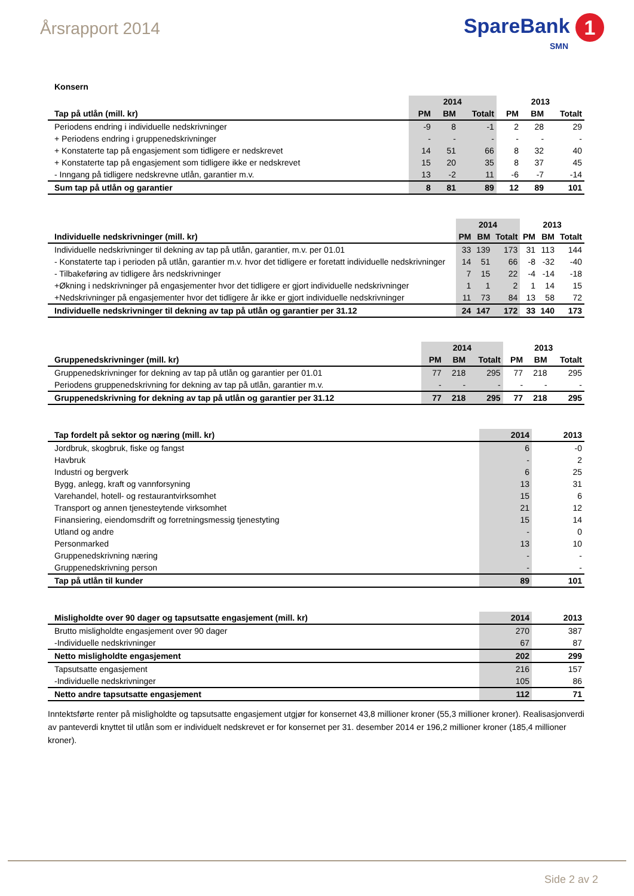Årsrapport 2014
SpareBank 1
SMN
Konsern
| | 2014 | | | 2013 | | |
| --- | --- | --- | --- | --- | --- | --- |
| Tap på utlån (mill. kr) | PM | BM | Totalt | PM | BM | Totalt |
| Periodens endring i individuelle nedskrivninger | -9 | 8 | -1 | 2 | 28 | 29 |
| + Periodens endring i gruppenedskrivninger | - | - | - | - | - | - |
| + Konstaterte tap på engasjement som tidligere er nedskrevet | 14 | 51 | 66 | 8 | 32 | 40 |
| + Konstaterte tap på engasjement som tidligere ikke er nedskrevet | 15 | 20 | 35 | 8 | 37 | 45 |
| - Inngang på tidligere nedskrevne utlån, garantier m.v. | 13 | -2 | 11 | -6 | -7 | -14 |
| Sum tap på utlån og garantier | 8 | 81 | 89 | 12 | 89 | 101 |
| | 2014 | | | 2013 | | |
| --- | --- | --- | --- | --- | --- | --- |
| Individuelle nedskrivninger (mill. kr) | PM | BM | Totalt | PM | BM | Totalt |
| Individuelle nedskrivninger til dekning av tap på utlån, garantier, m.v. per 01.01 | 33 | 139 | 173 | 31 | 113 | 144 |
| - Konstaterte tap i perioden på utlån, garantier m.v. hvor det tidligere er foretatt individuelle nedskrivninger | 14 | 51 | 66 | -8 | -32 | -40 |
| - Tilbakeføring av tidligere års nedskrivninger | 7 | 15 | 22 | -4 | -14 | -18 |
| +Økning i nedskrivninger på engasjementer hvor det tidligere er gjort individuelle nedskrivninger | 1 | 1 | 2 | 1 | 14 | 15 |
| +Nedskrivninger på engasjementer hvor det tidligere år ikke er gjort individuelle nedskrivninger | 11 | 73 | 84 | 13 | 58 | 72 |
| Individuelle nedskrivninger til dekning av tap på utlån og garantier per 31.12 | 24 | 147 | 172 | 33 | 140 | 173 |
| | 2014 | | | 2013 | | |
| --- | --- | --- | --- | --- | --- | --- |
| Gruppenedskrivninger (mill. kr) | PM | BM | Totalt | PM | BM | Totalt |
| Gruppenedskrivninger for dekning av tap på utlån og garantier per 01.01 | 77 | 218 | 295 | 77 | 218 | 295 |
| Periodens gruppenedskrivning for dekning av tap på utlån, garantier m.v. | - | - | - | - | - | - |
| Gruppenedskrivning for dekning av tap på utlån og garantier per 31.12 | 77 | 218 | 295 | 77 | 218 | 295 |
| Tap fordelt på sektor og næring (mill. kr) | 2014 | 2013 |
| --- | --- | --- |
| Jordbruk, skogbruk, fiske og fangst | 6 | -0 |
| Havbruk | - | 2 |
| Industri og bergverk | 6 | 25 |
| Bygg, anlegg, kraft og vannforsyning | 13 | 31 |
| Varehandel, hotell- og restaurantvirksomhet | 15 | 6 |
| Transport og annen tjenesteytende virksomhet | 21 | 12 |
| Finansiering, eiendomsdrift og forretningsmessig tjenestyting | 15 | 14 |
| Utland og andre | - | 0 |
| Personmarked | 13 | 10 |
| Gruppenedskrivning næring | - | - |
| Gruppenedskrivning person | - | - |
| Tap på utlån til kunder | 89 | 101 |
| Misligholdte over 90 dager og tapsutsatte engasjement (mill. kr) | 2014 | 2013 |
| --- | --- | --- |
| Brutto misligholdte engasjement over 90 dager | 270 | 387 |
| -Individuelle nedskrivninger | 67 | 87 |
| Netto misligholdte engasjement | 202 | 299 |
| Tapsutsatte engasjement | 216 | 157 |
| -Individuelle nedskrivninger | 105 | 86 |
| Netto andre tapsutsatte engasjement | 112 | 71 |
Inntektsførte renter på misligholdte og tapsutsatte engasjement utgjør for konsernet 43,8 millioner kroner (55,3 millioner kroner). Realisasjonverdi av panteverdi knyttet til utlån som er individuelt nedskrevet er for konsernet per 31. desember 2014 er 196,2 millioner kroner (185,4 millioner kroner).
Side 2 av 2